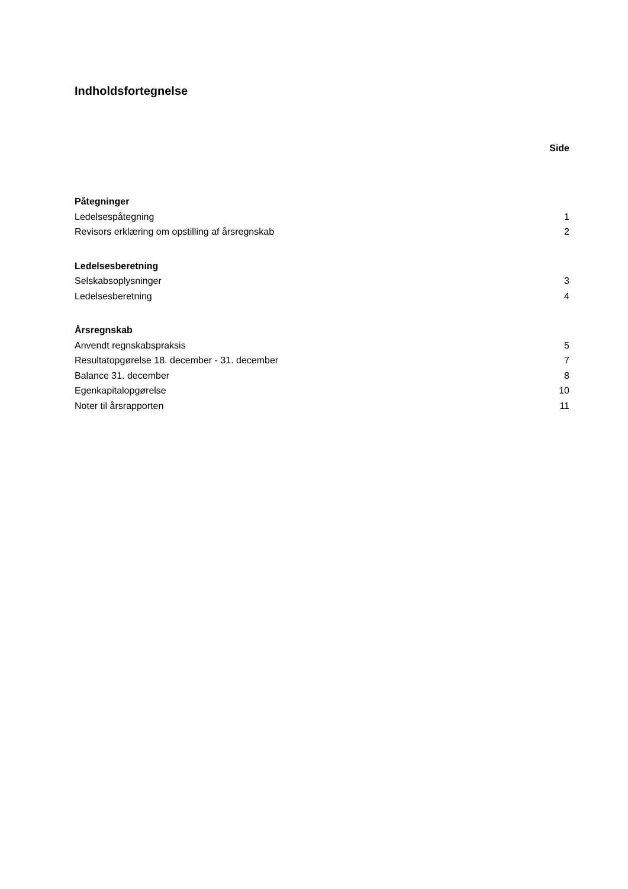Indholdsfortegnelse
Side
| Påtegninger | |
| Ledelsespåtegning | 1 |
| Revisors erklæring om opstilling af årsregnskab | 2 |
| Ledelsesberetning | |
| Selskabsoplysninger | 3 |
| Ledelsesberetning | 4 |
| Årsregnskab | |
| Anvendt regnskabspraksis | 5 |
| Resultatopgørelse 18. december - 31. december | 7 |
| Balance 31. december | 8 |
| Egenkapitalopgørelse | 10 |
| Noter til årsrapporten | 11 |